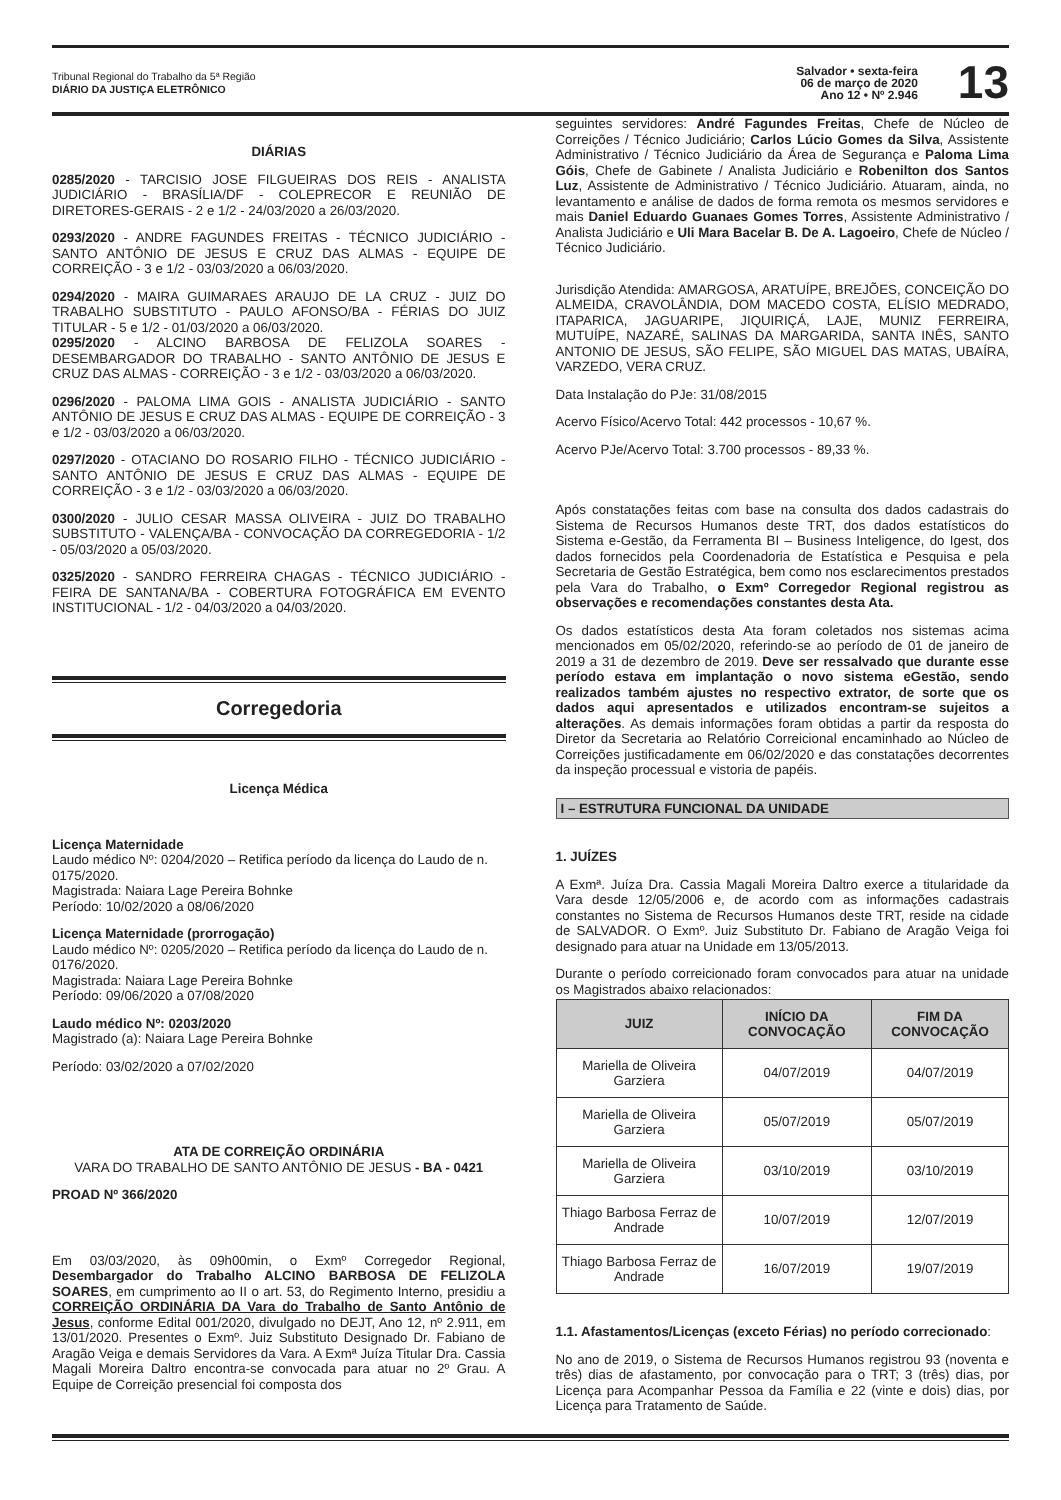Tribunal Regional do Trabalho da 5ª Região
DIÁRIO DA JUSTIÇA ELETRÔNICO
Salvador • sexta-feira
06 de março de 2020
Ano 12 • Nº 2.946
13
DIÁRIAS
0285/2020 - TARCISIO JOSE FILGUEIRAS DOS REIS - ANALISTA JUDICIÁRIO - BRASÍLIA/DF - COLEPRECOR E REUNIÃO DE DIRETORES-GERAIS - 2 e 1/2 - 24/03/2020 a 26/03/2020.
0293/2020 - ANDRE FAGUNDES FREITAS - TÉCNICO JUDICIÁRIO - SANTO ANTÔNIO DE JESUS E CRUZ DAS ALMAS - EQUIPE DE CORREIÇÃO - 3 e 1/2 - 03/03/2020 a 06/03/2020.
0294/2020 - MAIRA GUIMARAES ARAUJO DE LA CRUZ - JUIZ DO TRABALHO SUBSTITUTO - PAULO AFONSO/BA - FÉRIAS DO JUIZ TITULAR - 5 e 1/2 - 01/03/2020 a 06/03/2020.
0295/2020 - ALCINO BARBOSA DE FELIZOLA SOARES - DESEMBARGADOR DO TRABALHO - SANTO ANTÔNIO DE JESUS E CRUZ DAS ALMAS - CORREIÇÃO - 3 e 1/2 - 03/03/2020 a 06/03/2020.
0296/2020 - PALOMA LIMA GOIS - ANALISTA JUDICIÁRIO - SANTO ANTÔNIO DE JESUS E CRUZ DAS ALMAS - EQUIPE DE CORREIÇÃO - 3 e 1/2 - 03/03/2020 a 06/03/2020.
0297/2020 - OTACIANO DO ROSARIO FILHO - TÉCNICO JUDICIÁRIO - SANTO ANTÔNIO DE JESUS E CRUZ DAS ALMAS - EQUIPE DE CORREIÇÃO - 3 e 1/2 - 03/03/2020 a 06/03/2020.
0300/2020 - JULIO CESAR MASSA OLIVEIRA - JUIZ DO TRABALHO SUBSTITUTO - VALENÇA/BA - CONVOCAÇÃO DA CORREGEDORIA - 1/2 - 05/03/2020 a 05/03/2020.
0325/2020 - SANDRO FERREIRA CHAGAS - TÉCNICO JUDICIÁRIO - FEIRA DE SANTANA/BA - COBERTURA FOTOGRÁFICA EM EVENTO INSTITUCIONAL - 1/2 - 04/03/2020 a 04/03/2020.
Corregedoria
Licença Médica
Licença Maternidade
Laudo médico Nº: 0204/2020 – Retifica período da licença do Laudo de n. 0175/2020.
Magistrada: Naiara Lage Pereira Bohnke
Período: 10/02/2020 a 08/06/2020
Licença Maternidade (prorrogação)
Laudo médico Nº: 0205/2020 – Retifica período da licença do Laudo de n. 0176/2020.
Magistrada: Naiara Lage Pereira Bohnke
Período: 09/06/2020 a 07/08/2020
Laudo médico Nº: 0203/2020
Magistrado (a): Naiara Lage Pereira Bohnke
Período: 03/02/2020 a 07/02/2020
ATA DE CORREIÇÃO ORDINÁRIA
VARA DO TRABALHO DE SANTO ANTÔNIO DE JESUS - BA - 0421
PROAD Nº 366/2020
Em 03/03/2020, às 09h00min, o Exmº Corregedor Regional, Desembargador do Trabalho ALCINO BARBOSA DE FELIZOLA SOARES, em cumprimento ao II o art. 53, do Regimento Interno, presidiu a CORREIÇÃO ORDINÁRIA DA Vara do Trabalho de Santo Antônio de Jesus, conforme Edital 001/2020, divulgado no DEJT, Ano 12, nº 2.911, em 13/01/2020. Presentes o Exmº. Juiz Substituto Designado Dr. Fabiano de Aragão Veiga e demais Servidores da Vara. A Exmª Juíza Titular Dra. Cassia Magali Moreira Daltro encontra-se convocada para atuar no 2º Grau. A Equipe de Correição presencial foi composta dos
seguintes servidores: André Fagundes Freitas, Chefe de Núcleo de Correições / Técnico Judiciário; Carlos Lúcio Gomes da Silva, Assistente Administrativo / Técnico Judiciário da Área de Segurança e Paloma Lima Góis, Chefe de Gabinete / Analista Judiciário e Robenilton dos Santos Luz, Assistente de Administrativo / Técnico Judiciário. Atuaram, ainda, no levantamento e análise de dados de forma remota os mesmos servidores e mais Daniel Eduardo Guanaes Gomes Torres, Assistente Administrativo / Analista Judiciário e Uli Mara Bacelar B. De A. Lagoeiro, Chefe de Núcleo / Técnico Judiciário.
Jurisdição Atendida: AMARGOSA, ARATUÍPE, BREJÕES, CONCEIÇÃO DO ALMEIDA, CRAVOLÂNDIA, DOM MACEDO COSTA, ELÍSIO MEDRADO, ITAPARICA, JAGUARIPE, JIQUIRIÇÁ, LAJE, MUNIZ FERREIRA, MUTUÍPE, NAZARÉ, SALINAS DA MARGARIDA, SANTA INÊS, SANTO ANTONIO DE JESUS, SÃO FELIPE, SÃO MIGUEL DAS MATAS, UBAÍRA, VARZEDO, VERA CRUZ.
Data Instalação do PJe: 31/08/2015
Acervo Físico/Acervo Total: 442 processos - 10,67 %.
Acervo PJe/Acervo Total: 3.700 processos - 89,33 %.
Após constatações feitas com base na consulta dos dados cadastrais do Sistema de Recursos Humanos deste TRT, dos dados estatísticos do Sistema e-Gestão, da Ferramenta BI – Business Inteligence, do Igest, dos dados fornecidos pela Coordenadoria de Estatística e Pesquisa e pela Secretaria de Gestão Estratégica, bem como nos esclarecimentos prestados pela Vara do Trabalho, o Exmº Corregedor Regional registrou as observações e recomendações constantes desta Ata.
Os dados estatísticos desta Ata foram coletados nos sistemas acima mencionados em 05/02/2020, referindo-se ao período de 01 de janeiro de 2019 a 31 de dezembro de 2019. Deve ser ressalvado que durante esse período estava em implantação o novo sistema eGestão, sendo realizados também ajustes no respectivo extrator, de sorte que os dados aqui apresentados e utilizados encontram-se sujeitos a alterações. As demais informações foram obtidas a partir da resposta do Diretor da Secretaria ao Relatório Correicional encaminhado ao Núcleo de Correições justificadamente em 06/02/2020 e das constatações decorrentes da inspeção processual e vistoria de papéis.
I – ESTRUTURA FUNCIONAL DA UNIDADE
1. JUÍZES
A Exmª. Juíza Dra. Cassia Magali Moreira Daltro exerce a titularidade da Vara desde 12/05/2006 e, de acordo com as informações cadastrais constantes no Sistema de Recursos Humanos deste TRT, reside na cidade de SALVADOR. O Exmº. Juiz Substituto Dr. Fabiano de Aragão Veiga foi designado para atuar na Unidade em 13/05/2013.
Durante o período correicionado foram convocados para atuar na unidade os Magistrados abaixo relacionados:
| JUIZ | INÍCIO DA CONVOCAÇÃO | FIM DA CONVOCAÇÃO |
| --- | --- | --- |
| Mariella de Oliveira Garziera | 04/07/2019 | 04/07/2019 |
| Mariella de Oliveira Garziera | 05/07/2019 | 05/07/2019 |
| Mariella de Oliveira Garziera | 03/10/2019 | 03/10/2019 |
| Thiago Barbosa Ferraz de Andrade | 10/07/2019 | 12/07/2019 |
| Thiago Barbosa Ferraz de Andrade | 16/07/2019 | 19/07/2019 |
1.1. Afastamentos/Licenças (exceto Férias) no período correcionado:
No ano de 2019, o Sistema de Recursos Humanos registrou 93 (noventa e três) dias de afastamento, por convocação para o TRT; 3 (três) dias, por Licença para Acompanhar Pessoa da Família e 22 (vinte e dois) dias, por Licença para Tratamento de Saúde.